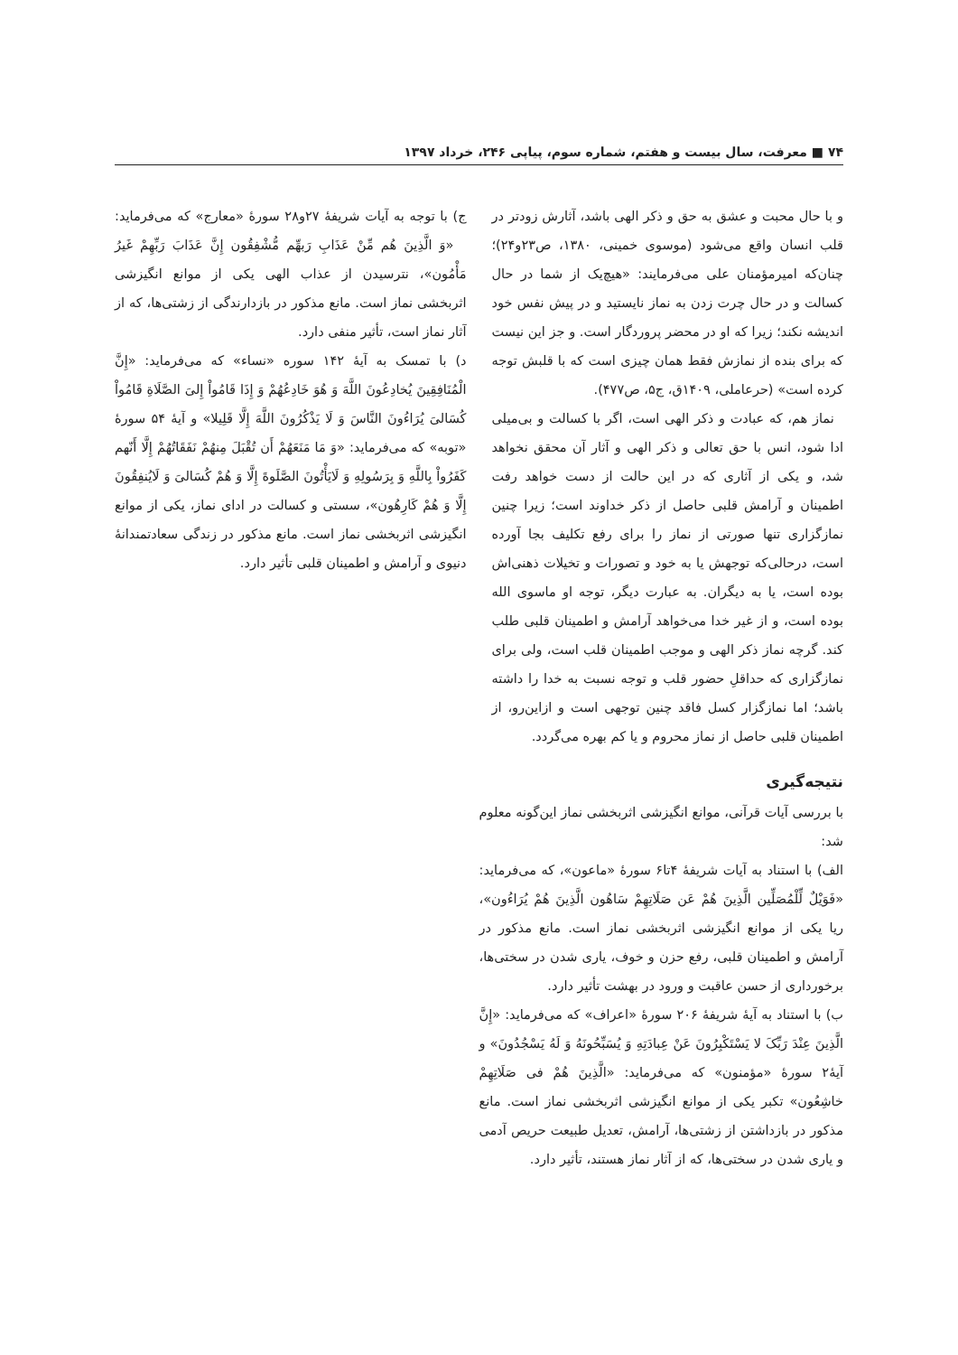۷۴ ■ معرفت، سال بیست و هفتم، شماره سوم، پیاپی ۲۴۶، خرداد ۱۳۹۷
و با حال محبت و عشق به حق و ذکر الهی باشد، آثارش زودتر در قلب انسان واقع می‌شود (موسوی خمینی، ۱۳۸۰، ص۲۳و۲۴)؛ چنان‌که امیرمؤمنان علی می‌فرمایند: «هیچ‌یک از شما در حال کسالت و در حال چرت زدن به نماز نایستید و در پیش نفس خود اندیشه نکند؛ زیرا که او در محضر پروردگار است. و جز این نیست که برای بنده از نمازش فقط همان چیزی است که با قلبش توجه کرده است» (حرعاملی، ۱۴۰۹ق، ج۵، ص۴۷۷).
نماز هم، که عبادت و ذکر الهی است، اگر با کسالت و بی‌میلی ادا شود، انس با حق تعالی و ذکر الهی و آثار آن محقق نخواهد شد، و یکی از آثاری که در این حالت از دست خواهد رفت اطمینان و آرامش قلبی حاصل از ذکر خداوند است؛ زیرا چنین نمازگزاری تنها صورتی از نماز را برای رفع تکلیف بجا آورده است، درحالی‌که توجهش یا به خود و تصورات و تخیلات ذهنی‌اش بوده است، یا به دیگران. به عبارت دیگر، توجه او ماسوی الله بوده است، و از غیر خدا می‌خواهد آرامش و اطمینان قلبی طلب کند. گرچه نماز ذکر الهی و موجب اطمینان قلب است، ولی برای نمازگزاری که حداقلِ حضور قلب و توجه نسبت به خدا را داشته باشد؛ اما نمازگزار کسل فاقد چنین توجهی است و ازاین‌رو، از اطمینان قلبی حاصل از نماز محروم و یا کم بهره می‌گردد.
ج) با توجه به آیات شریفهٔ ۲۷و۲۸ سورهٔ «معارج» که می‌فرماید: «وَ الَّذِینَ هُم مِّنْ عَذَابِ رَبهِّم مُّشْفِقُون إِنَّ عَذَابَ رَبِّهِمْ غَیرُ مَأْمُون»، نترسیدن از عذاب الهی یکی از موانع انگیزشی اثربخشی نماز است. مانع مذکور در بازدارندگی از زشتی‌ها، که از آثار نماز است، تأثیر منفی دارد.
د) با تمسک به آیهٔ ۱۴۲ سوره «نساء» که می‌فرماید: «إِنَّ الْمُنَافِقِینَ یُخادِعُونَ اللَّهَ وَ هُوَ خَادِعُهُمْ وَ إِذَا قَامُواْ إِلیَ الصَّلَاةِ قَامُواْ کُسَالیَ یُرَاءُونَ النَّاسَ وَ لَا یَذْکُرُونَ اللَّهَ إِلَّا قَلِیلا» و آیهٔ ۵۴ سورهٔ «توبه» که می‌فرماید: «وَ مَا مَنَعَهُمْ أَن تُقْبَلَ مِنهُمْ نَفَقَاتُهُمْ إِلَّا أَنّهم کَفَرُواْ بِاللَّهِ وَ بِرَسُولِهِ وَ لَایَأْتُونَ الصَّلَوةَ إِلَّا وَ هُمْ کُسَالیَ وَ لَایُنفِقُونَ إِلَّا وَ هُمْ کَارِهُون»، سستی و کسالت در ادای نماز، یکی از موانع انگیزشی اثربخشی نماز است. مانع مذکور در زندگی سعادتمندانهٔ دنیوی و آرامش و اطمینان قلبی تأثیر دارد.
نتیجه‌گیری
با بررسی آیات قرآنی، موانع انگیزشی اثربخشی نماز این‌گونه معلوم شد:
الف) با استناد به آیات شریفهٔ ۴تا۶ سورهٔ «ماعون»، که می‌فرماید: «فَوَیْلٌ لِّلْمُصَلِّین الَّذِینَ هُمْ عَن صَلَاتِهِمْ سَاهُون الَّذِینَ هُمْ یُرَاءُون»، ریا یکی از موانع انگیزشی اثربخشی نماز است. مانع مذکور در آرامش و اطمینان قلبی، رفع حزن و خوف، یاری شدن در سختی‌ها، برخورداری از حسن عاقبت و ورود در بهشت تأثیر دارد.
ب) با استناد به آیهٔ شریفهٔ ۲۰۶ سورهٔ «اعراف» که می‌فرماید: «إِنَّ الَّذِینَ عِنْدَ رَبِّکَ لا یَسْتَکْبِرُونَ عَنْ عِبادَتِهِ وَ یُسَبِّحُونَهُ وَ لَهُ یَسْجُدُونَ» و آیهٔ۲ سورهٔ «مؤمنون» که می‌فرماید: «الَّذِینَ هُمْ فی صَلَاتِهِمْ خاشِعُون» تکبر یکی از موانع انگیزشی اثربخشی نماز است. مانع مذکور در بازداشتن از زشتی‌ها، آرامش، تعدیل طبیعت حریص آدمی و یاری شدن در سختی‌ها، که از آثار نماز هستند، تأثیر دارد.